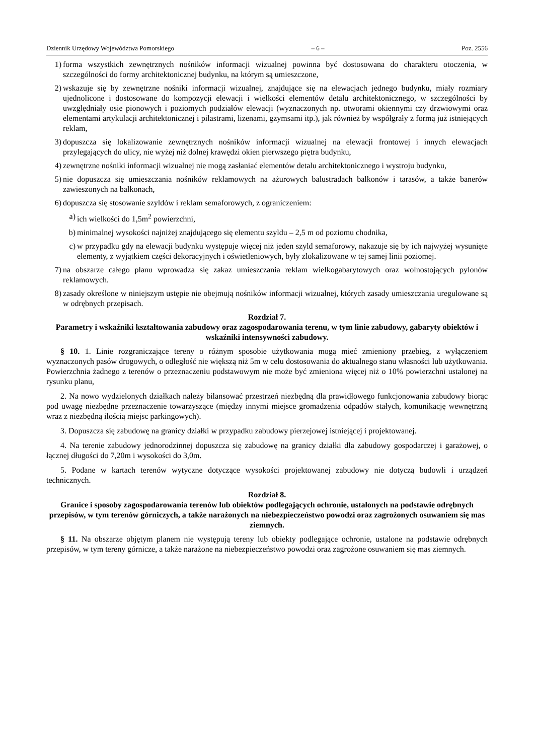Dziennik Urzędowy Województwa Pomorskiego – 6 – Poz. 2556
1) forma wszystkich zewnętrznych nośników informacji wizualnej powinna być dostosowana do charakteru otoczenia, w szczególności do formy architektonicznej budynku, na którym są umieszczone,
2) wskazuje się by zewnętrzne nośniki informacji wizualnej, znajdujące się na elewacjach jednego budynku, miały rozmiary ujednolicone i dostosowane do kompozycji elewacji i wielkości elementów detalu architektonicznego, w szczególności by uwzględniały osie pionowych i poziomych podziałów elewacji (wyznaczonych np. otworami okiennymi czy drzwiowymi oraz elementami artykulacji architektonicznej i pilastrami, lizenami, gzymsami itp.), jak również by współgrały z formą już istniejących reklam,
3) dopuszcza się lokalizowanie zewnętrznych nośników informacji wizualnej na elewacji frontowej i innych elewacjach przylegających do ulicy, nie wyżej niż dolnej krawędzi okien pierwszego piętra budynku,
4) zewnętrzne nośniki informacji wizualnej nie mogą zasłaniać elementów detalu architektonicznego i wystroju budynku,
5) nie dopuszcza się umieszczania nośników reklamowych na ażurowych balustradach balkonów i tarasów, a także banerów zawieszonych na balkonach,
6) dopuszcza się stosowanie szyldów i reklam semaforowych, z ograniczeniem:
a) ich wielkości do 1,5m<sup>2</sup> powierzchni,
b) minimalnej wysokości najniżej znajdującego się elementu szyldu – 2,5 m od poziomu chodnika,
c) w przypadku gdy na elewacji budynku występuje więcej niż jeden szyld semaforowy, nakazuje się by ich najwyżej wysunięte elementy, z wyjątkiem części dekoracyjnych i oświetleniowych, były zlokalizowane w tej samej linii poziomej.
7) na obszarze całego planu wprowadza się zakaz umieszczania reklam wielkogabarytowych oraz wolnostojących pylonów reklamowych.
8) zasady określone w niniejszym ustępie nie obejmują nośników informacji wizualnej, których zasady umieszczania uregulowane są w odrębnych przepisach.
Rozdział 7.
Parametry i wskaźniki kształtowania zabudowy oraz zagospodarowania terenu, w tym linie zabudowy, gabaryty obiektów i wskaźniki intensywności zabudowy.
§ 10. 1. Linie rozgraniczające tereny o różnym sposobie użytkowania mogą mieć zmieniony przebieg, z wyłączeniem wyznaczonych pasów drogowych, o odległość nie większą niż 5m w celu dostosowania do aktualnego stanu własności lub użytkowania. Powierzchnia żadnego z terenów o przeznaczeniu podstawowym nie może być zmieniona więcej niż o 10% powierzchni ustalonej na rysunku planu,
2. Na nowo wydzielonych działkach należy bilansować przestrzeń niezbędną dla prawidłowego funkcjonowania zabudowy biorąc pod uwagę niezbędne przeznaczenie towarzyszące (między innymi miejsce gromadzenia odpadów stałych, komunikację wewnętrzną wraz z niezbędną ilością miejsc parkingowych).
3. Dopuszcza się zabudowę na granicy działki w przypadku zabudowy pierzejowej istniejącej i projektowanej.
4. Na terenie zabudowy jednorodzinnej dopuszcza się zabudowę na granicy działki dla zabudowy gospodarczej i garażowej, o łącznej długości do 7,20m i wysokości do 3,0m.
5. Podane w kartach terenów wytyczne dotyczące wysokości projektowanej zabudowy nie dotyczą budowli i urządzeń technicznych.
Rozdział 8.
Granice i sposoby zagospodarowania terenów lub obiektów podlegających ochronie, ustalonych na podstawie odrębnych przepisów, w tym terenów górniczych, a także narażonych na niebezpieczeństwo powodzi oraz zagrożonych osuwaniem się mas ziemnych.
§ 11. Na obszarze objętym planem nie występują tereny lub obiekty podlegające ochronie, ustalone na podstawie odrębnych przepisów, w tym tereny górnicze, a także narażone na niebezpieczeństwo powodzi oraz zagrożone osuwaniem się mas ziemnych.